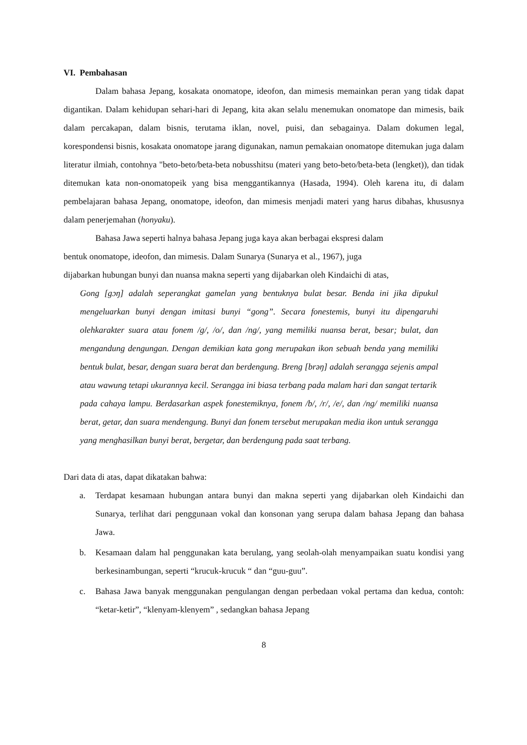VI. Pembahasan
Dalam bahasa Jepang, kosakata onomatope, ideofon, dan mimesis memainkan peran yang tidak dapat digantikan. Dalam kehidupan sehari-hari di Jepang, kita akan selalu menemukan onomatope dan mimesis, baik dalam percakapan, dalam bisnis, terutama iklan, novel, puisi, dan sebagainya. Dalam dokumen legal, korespondensi bisnis, kosakata onomatope jarang digunakan, namun pemakaian onomatope ditemukan juga dalam literatur ilmiah, contohnya "beto-beto/beta-beta nobusshitsu (materi yang beto-beto/beta-beta (lengket)), dan tidak ditemukan kata non-onomatopeik yang bisa menggantikannya (Hasada, 1994). Oleh karena itu, di dalam pembelajaran bahasa Jepang, onomatope, ideofon, dan mimesis menjadi materi yang harus dibahas, khususnya dalam penerjemahan (honyaku).
Bahasa Jawa seperti halnya bahasa Jepang juga kaya akan berbagai ekspresi dalam
bentuk onomatope, ideofon, dan mimesis. Dalam Sunarya (Sunarya et al., 1967), juga
dijabarkan hubungan bunyi dan nuansa makna seperti yang dijabarkan oleh Kindaichi di atas,
Gong [gɔŋ] adalah seperangkat gamelan yang bentuknya bulat besar. Benda ini jika dipukul mengeluarkan bunyi dengan imitasi bunyi “gong”. Secara fonestemis, bunyi itu dipengaruhi olehkarakter suara atau fonem /g/, /o/, dan /ng/, yang memiliki nuansa berat, besar; bulat, dan mengandung dengungan. Dengan demikian kata gong merupakan ikon sebuah benda yang memiliki bentuk bulat, besar, dengan suara berat dan berdengung. Breng [brəŋ] adalah serangga sejenis ampal atau wawung tetapi ukurannya kecil. Serangga ini biasa terbang pada malam hari dan sangat tertarik
pada cahaya lampu. Berdasarkan aspek fonestemiknya, fonem /b/, /r/, /e/, dan /ng/ memiliki nuansa berat, getar, dan suara mendengung. Bunyi dan fonem tersebut merupakan media ikon untuk serangga yang menghasilkan bunyi berat, bergetar, dan berdengung pada saat terbang.
Dari data di atas, dapat dikatakan bahwa:
a. Terdapat kesamaan hubungan antara bunyi dan makna seperti yang dijabarkan oleh Kindaichi dan Sunarya, terlihat dari penggunaan vokal dan konsonan yang serupa dalam bahasa Jepang dan bahasa Jawa.
b. Kesamaan dalam hal penggunakan kata berulang, yang seolah-olah menyampaikan suatu kondisi yang berkesinambungan, seperti “krucuk-krucuk “ dan “guu-guu”.
c. Bahasa Jawa banyak menggunakan pengulangan dengan perbedaan vokal pertama dan kedua, contoh: “ketar-ketir”, “klenyam-klenyem” , sedangkan bahasa Jepang
8